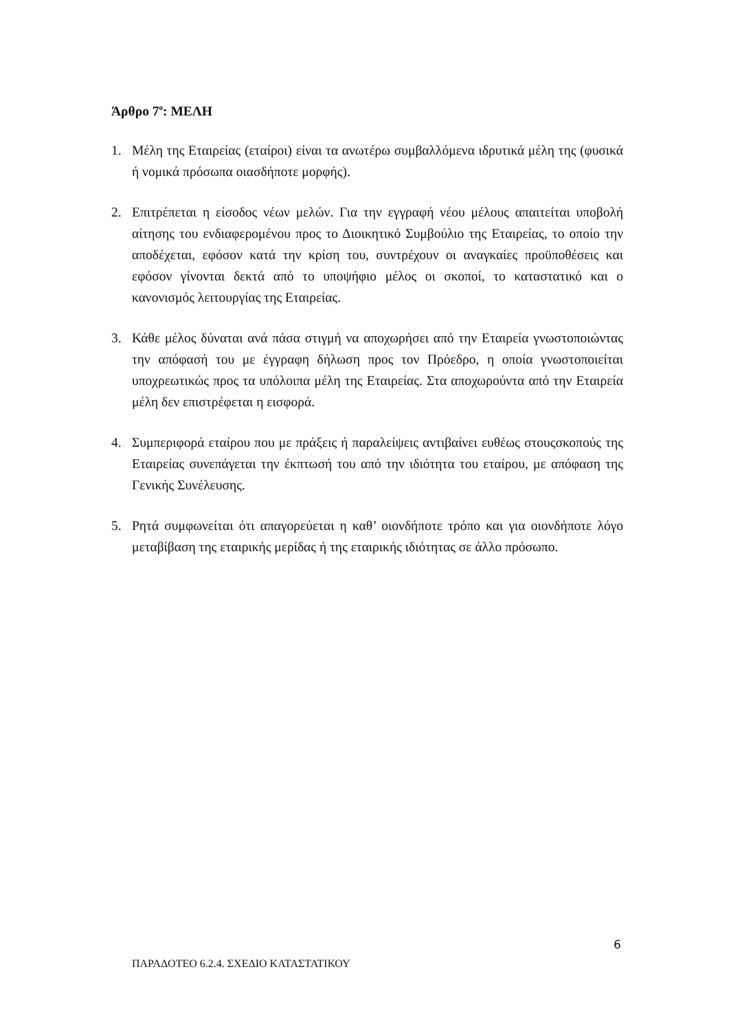Άρθρο 7<sup>ο</sup>: ΜΕΛΗ
1. Μέλη της Εταιρείας (εταίροι) είναι τα ανωτέρω συμβαλλόμενα ιδρυτικά μέλη της (φυσικά ή νομικά πρόσωπα οιασδήποτε μορφής).
2. Επιτρέπεται η είσοδος νέων μελών. Για την εγγραφή νέου μέλους απαιτείται υποβολή αίτησης του ενδιαφερομένου προς το Διοικητικό Συμβούλιο της Εταιρείας, το οποίο την αποδέχεται, εφόσον κατά την κρίση του, συντρέχουν οι αναγκαίες προϋποθέσεις και εφόσον γίνονται δεκτά από το υποψήφιο μέλος οι σκοποί, το καταστατικό και ο κανονισμός λειτουργίας της Εταιρείας.
3. Κάθε μέλος δύναται ανά πάσα στιγμή να αποχωρήσει από την Εταιρεία γνωστοποιώντας την απόφασή του με έγγραφη δήλωση προς τον Πρόεδρο, η οποία γνωστοποιείται υποχρεωτικώς προς τα υπόλοιπα μέλη της Εταιρείας. Στα αποχωρούντα από την Εταιρεία μέλη δεν επιστρέφεται η εισφορά.
4. Συμπεριφορά εταίρου που με πράξεις ή παραλείψεις αντιβαίνει ευθέως στουςσκοπούς της Εταιρείας συνεπάγεται την έκπτωσή του από την ιδιότητα του εταίρου, με απόφαση της Γενικής Συνέλευσης.
5. Ρητά συμφωνείται ότι απαγορεύεται η καθ’ οιονδήποτε τρόπο και για οιονδήποτε λόγο μεταβίβαση της εταιρικής μερίδας ή της εταιρικής ιδιότητας σε άλλο πρόσωπο.
6
ΠΑΡΑΔΟΤΕΟ 6.2.4. ΣΧΕΔΙΟ ΚΑΤΑΣΤΑΤΙΚΟΥ